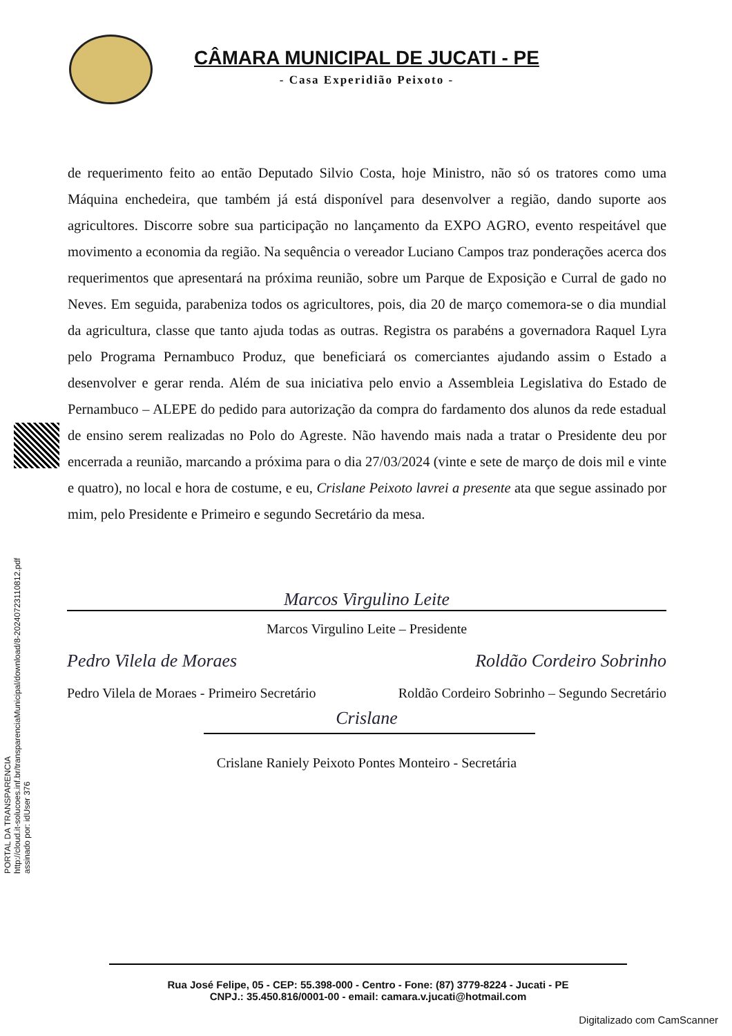PORTAL DA TRANSPARENCIA
http://cloud.it-solucoes.inf.br/transparenciaMunicipal/download/8-20240723110812.pdf
assinado por: idUser 376
CÂMARA MUNICIPAL DE JUCATI - PE
- Casa Experidião Peixoto -
de requerimento feito ao então Deputado Silvio Costa, hoje Ministro, não só os tratores como uma Máquina enchedeira, que também já está disponível para desenvolver a região, dando suporte aos agricultores. Discorre sobre sua participação no lançamento da EXPO AGRO, evento respeitável que movimento a economia da região. Na sequência o vereador Luciano Campos traz ponderações acerca dos requerimentos que apresentará na próxima reunião, sobre um Parque de Exposição e Curral de gado no Neves. Em seguida, parabeniza todos os agricultores, pois, dia 20 de março comemora-se o dia mundial da agricultura, classe que tanto ajuda todas as outras. Registra os parabéns a governadora Raquel Lyra pelo Programa Pernambuco Produz, que beneficiará os comerciantes ajudando assim o Estado a desenvolver e gerar renda. Além de sua iniciativa pelo envio a Assembleia Legislativa do Estado de Pernambuco – ALEPE do pedido para autorização da compra do fardamento dos alunos da rede estadual de ensino serem realizadas no Polo do Agreste. Não havendo mais nada a tratar o Presidente deu por encerrada a reunião, marcando a próxima para o dia 27/03/2024 (vinte e sete de março de dois mil e vinte e quatro), no local e hora de costume, e eu, Crislane Peixoto lavrei a presente ata que segue assinado por mim, pelo Presidente e Primeiro e segundo Secretário da mesa.
Marcos Virgulino Leite
Marcos Virgulino Leite – Presidente
Pedro Vilela de Moraes Roldão Cordeiro Sobrinho
Pedro Vilela de Moraes - Primeiro Secretário Roldão Cordeiro Sobrinho – Segundo Secretário
Crislane
Crislane Raniely Peixoto Pontes Monteiro - Secretária
Rua José Felipe, 05 - CEP: 55.398-000 - Centro - Fone: (87) 3779-8224 - Jucati - PE
CNPJ.: 35.450.816/0001-00 - email: camara.v.jucati@hotmail.com
Digitalizado com CamScanner